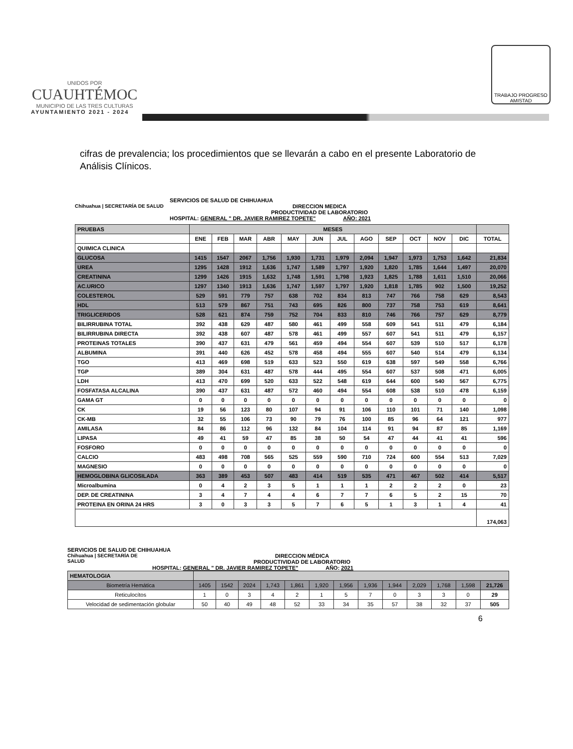UNIDOS POR
CUAUHTÉMOC
MUNICIPIO DE LAS TRES CULTURAS
AYUNTAMIENTO 2021 - 2024
TRABAJO PROGRESO AMISTAD
cifras de prevalencia; los procedimientos que se llevarán a cabo en el presente Laboratorio de Análisis Clínicos.
SERVICIOS DE SALUD DE CHIHUAHUA
Chihuahua | SECRETARÍA DE SALUD DIRECCION MEDICA
PRODUCTIVIDAD DE LABORATORIO
HOSPITAL: GENERAL " DR. JAVIER RAMIREZ TOPETE" AÑO: 2021
| PRUEBAS | MESES | | | | | | | | | | | | |
| --- | --- | --- | --- | --- | --- | --- | --- | --- | --- | --- | --- | --- | --- |
| | ENE | FEB | MAR | ABR | MAY | JUN | JUL | AGO | SEP | OCT | NOV | DIC | TOTAL |
| QUIMICA CLINICA | | | | | | | | | | | | | |
| GLUCOSA | 1415 | 1547 | 2067 | 1,756 | 1,930 | 1,731 | 1,979 | 2,094 | 1,947 | 1,973 | 1,753 | 1,642 | 21,834 |
| UREA | 1295 | 1428 | 1912 | 1,636 | 1,747 | 1,589 | 1,797 | 1,920 | 1,820 | 1,785 | 1,644 | 1,497 | 20,070 |
| CREATININA | 1299 | 1426 | 1915 | 1,632 | 1,748 | 1,591 | 1,798 | 1,923 | 1,825 | 1,788 | 1,611 | 1,510 | 20,066 |
| AC.URICO | 1297 | 1340 | 1913 | 1,636 | 1,747 | 1,597 | 1,797 | 1,920 | 1,818 | 1,785 | 902 | 1,500 | 19,252 |
| COLESTEROL | 529 | 591 | 779 | 757 | 638 | 702 | 834 | 813 | 747 | 766 | 758 | 629 | 8,543 |
| HDL | 513 | 579 | 867 | 751 | 743 | 695 | 826 | 800 | 737 | 758 | 753 | 619 | 8,641 |
| TRIGLICERIDOS | 528 | 621 | 874 | 759 | 752 | 704 | 833 | 810 | 746 | 766 | 757 | 629 | 8,779 |
| BILIRRUBINA TOTAL | 392 | 438 | 629 | 487 | 580 | 461 | 499 | 558 | 609 | 541 | 511 | 479 | 6,184 |
| BILIRRUBINA DIRECTA | 392 | 438 | 607 | 487 | 578 | 461 | 499 | 557 | 607 | 541 | 511 | 479 | 6,157 |
| PROTEINAS TOTALES | 390 | 437 | 631 | 479 | 561 | 459 | 494 | 554 | 607 | 539 | 510 | 517 | 6,178 |
| ALBUMINA | 391 | 440 | 626 | 452 | 578 | 458 | 494 | 555 | 607 | 540 | 514 | 479 | 6,134 |
| TGO | 413 | 469 | 698 | 519 | 633 | 523 | 550 | 619 | 638 | 597 | 549 | 558 | 6,766 |
| TGP | 389 | 304 | 631 | 487 | 578 | 444 | 495 | 554 | 607 | 537 | 508 | 471 | 6,005 |
| LDH | 413 | 470 | 699 | 520 | 633 | 522 | 548 | 619 | 644 | 600 | 540 | 567 | 6,775 |
| FOSFATASA ALCALINA | 390 | 437 | 631 | 487 | 572 | 460 | 494 | 554 | 608 | 538 | 510 | 478 | 6,159 |
| GAMA GT | 0 | 0 | 0 | 0 | 0 | 0 | 0 | 0 | 0 | 0 | 0 | 0 | 0 |
| CK | 19 | 56 | 123 | 80 | 107 | 94 | 91 | 106 | 110 | 101 | 71 | 140 | 1,098 |
| CK-MB | 32 | 55 | 106 | 73 | 90 | 79 | 76 | 100 | 85 | 96 | 64 | 121 | 977 |
| AMILASA | 84 | 86 | 112 | 96 | 132 | 84 | 104 | 114 | 91 | 94 | 87 | 85 | 1,169 |
| LIPASA | 49 | 41 | 59 | 47 | 85 | 38 | 50 | 54 | 47 | 44 | 41 | 41 | 596 |
| FOSFORO | 0 | 0 | 0 | 0 | 0 | 0 | 0 | 0 | 0 | 0 | 0 | 0 | 0 |
| CALCIO | 483 | 498 | 708 | 565 | 525 | 559 | 590 | 710 | 724 | 600 | 554 | 513 | 7,029 |
| MAGNESIO | 0 | 0 | 0 | 0 | 0 | 0 | 0 | 0 | 0 | 0 | 0 | 0 | 0 |
| HEMOGLOBINA GLICOSILADA | 363 | 389 | 453 | 507 | 483 | 414 | 519 | 535 | 471 | 467 | 502 | 414 | 5,517 |
| Microalbumina | 0 | 4 | 2 | 3 | 5 | 1 | 1 | 1 | 2 | 2 | 2 | 0 | 23 |
| DEP. DE CREATININA | 3 | 4 | 7 | 4 | 4 | 6 | 7 | 7 | 6 | 5 | 2 | 15 | 70 |
| PROTEINA EN ORINA 24 HRS | 3 | 0 | 3 | 3 | 5 | 7 | 6 | 5 | 1 | 3 | 1 | 4 | 41 |
| | | | | | | | | | | | | | 174,063 |
SERVICIOS DE SALUD DE CHIHUAHUA
Chihuahua | SECRETARÍA DE SALUD
DIRECCION MÉDICA
PRODUCTIVIDAD DE LABORATORIO
HOSPITAL: GENERAL " DR. JAVIER RAMIREZ TOPETE" AÑO: 2021
| HEMATOLOGIA | | | | | | | | | | | | | |
| Biometría Hemática | 1405 | 1542 | 2024 | 1,743 | 1,861 | 1,920 | 1,956 | 1,936 | 1,944 | 2,029 | 1,768 | 1,598 | 21,726 |
| Reticulocítos | 1 | 0 | 3 | 4 | 2 | 1 | 5 | 7 | 0 | 3 | 3 | 0 | 29 |
| Velocidad de sedimentación globular | 50 | 40 | 49 | 48 | 52 | 33 | 34 | 35 | 57 | 38 | 32 | 37 | 505 |
6